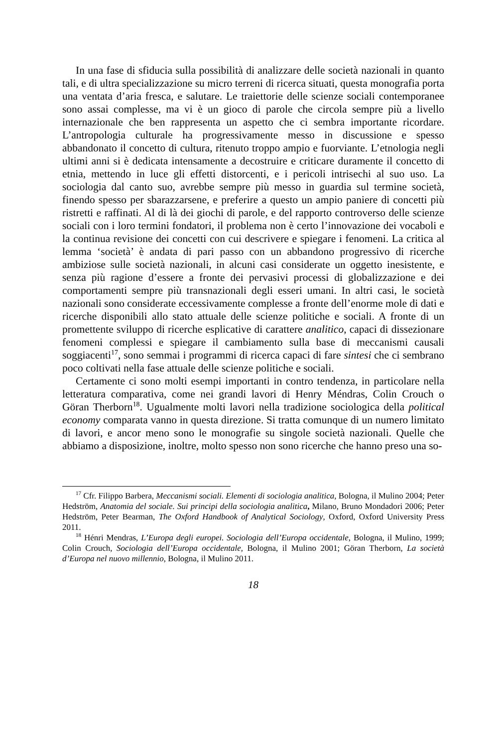In una fase di sfiducia sulla possibilità di analizzare delle società nazionali in quanto tali, e di ultra specializzazione su micro terreni di ricerca situati, questa monografia porta una ventata d’aria fresca, e salutare. Le traiettorie delle scienze sociali contemporanee sono assai complesse, ma vi è un gioco di parole che circola sempre più a livello internazionale che ben rappresenta un aspetto che ci sembra importante ricordare. L’antropologia culturale ha progressivamente messo in discussione e spesso abbandonato il concetto di cultura, ritenuto troppo ampio e fuorviante. L’etnologia negli ultimi anni si è dedicata intensamente a decostruire e criticare duramente il concetto di etnia, mettendo in luce gli effetti distorcenti, e i pericoli intrisechi al suo uso. La sociologia dal canto suo, avrebbe sempre più messo in guardia sul termine società, finendo spesso per sbarazzarsene, e preferire a questo un ampio paniere di concetti più ristretti e raffinati. Al di là dei giochi di parole, e del rapporto controverso delle scienze sociali con i loro termini fondatori, il problema non è certo l’innovazione dei vocaboli e la continua revisione dei concetti con cui descrivere e spiegare i fenomeni. La critica al lemma ‘società’ è andata di pari passo con un abbandono progressivo di ricerche ambiziose sulle società nazionali, in alcuni casi considerate un oggetto inesistente, e senza più ragione d’essere a fronte dei pervasivi processi di globalizzazione e dei comportamenti sempre più transnazionali degli esseri umani. In altri casi, le società nazionali sono considerate eccessivamente complesse a fronte dell’enorme mole di dati e ricerche disponibili allo stato attuale delle scienze politiche e sociali. A fronte di un promettente sviluppo di ricerche esplicative di carattere analitico, capaci di dissezionare fenomeni complessi e spiegare il cambiamento sulla base di meccanismi causali soggiacenti<sup>17</sup>, sono semmai i programmi di ricerca capaci di fare sintesi che ci sembrano poco coltivati nella fase attuale delle scienze politiche e sociali.
Certamente ci sono molti esempi importanti in contro tendenza, in particolare nella letteratura comparativa, come nei grandi lavori di Henry Méndras, Colin Crouch o Göran Therborn<sup>18</sup>. Ugualmente molti lavori nella tradizione sociologica della political economy comparata vanno in questa direzione. Si tratta comunque di un numero limitato di lavori, e ancor meno sono le monografie su singole società nazionali. Quelle che abbiamo a disposizione, inoltre, molto spesso non sono ricerche che hanno preso una so-
<sup>17</sup> Cfr. Filippo Barbera, Meccanismi sociali. Elementi di sociologia analitica, Bologna, il Mulino 2004; Peter Hedström, Anatomia del sociale. Sui principi della sociologia analitica, Milano, Bruno Mondadori 2006; Peter Hedström, Peter Bearman, The Oxford Handbook of Analytical Sociology, Oxford, Oxford University Press 2011.
<sup>18</sup> Hénri Mendras, L’Europa degli europei. Sociologia dell’Europa occidentale, Bologna, il Mulino, 1999; Colin Crouch, Sociologia dell’Europa occidentale, Bologna, il Mulino 2001; Göran Therborn, La società d’Europa nel nuovo millennio, Bologna, il Mulino 2011.
18